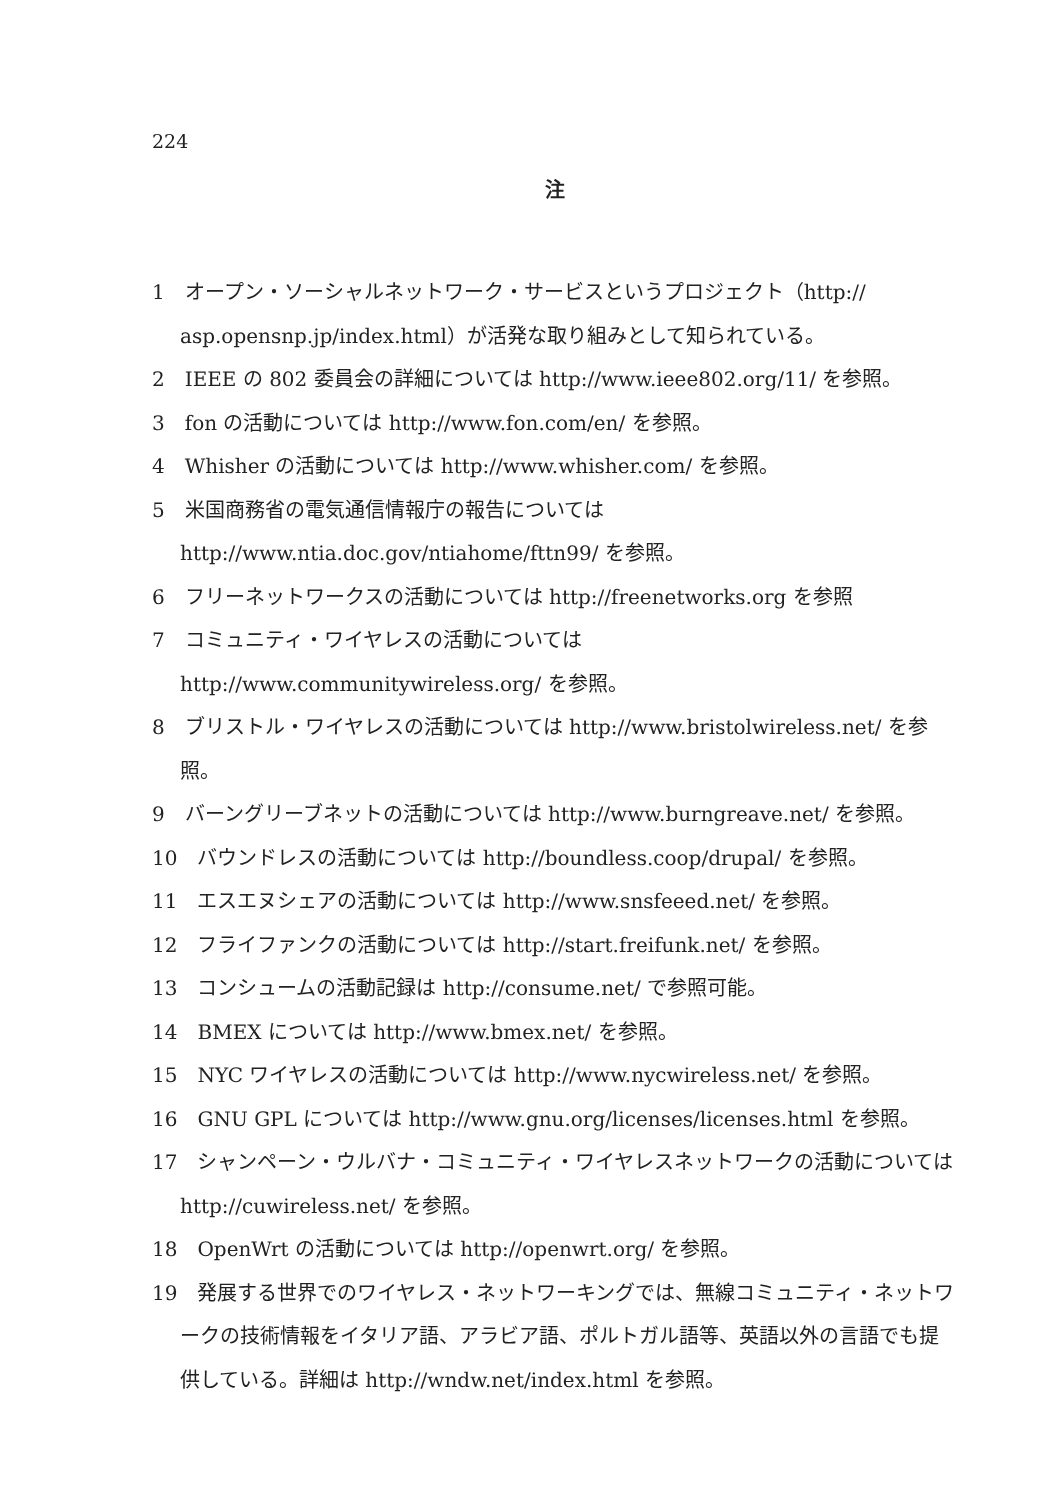224
注
1　オープン・ソーシャルネットワーク・サービスというプロジェクト（http:// asp.opensnp.jp/index.html）が活発な取り組みとして知られている。
2　IEEE の 802 委員会の詳細については http://www.ieee802.org/11/ を参照。
3　fon の活動については http://www.fon.com/en/ を参照。
4　Whisher の活動については http://www.whisher.com/ を参照。
5　米国商務省の電気通信情報庁の報告については
http://www.ntia.doc.gov/ntiahome/fttn99/ を参照。
6　フリーネットワークスの活動については http://freenetworks.org を参照
7　コミュニティ・ワイヤレスの活動については
http://www.communitywireless.org/ を参照。
8　ブリストル・ワイヤレスの活動については http://www.bristolwireless.net/ を参照。
9　バーングリーブネットの活動については http://www.burngreave.net/ を参照。
10　バウンドレスの活動については http://boundless.coop/drupal/ を参照。
11　エスエヌシェアの活動については http://www.snsfeeed.net/ を参照。
12　フライファンクの活動については http://start.freifunk.net/ を参照。
13　コンシュームの活動記録は http://consume.net/ で参照可能。
14　BMEX については http://www.bmex.net/ を参照。
15　NYC ワイヤレスの活動については http://www.nycwireless.net/ を参照。
16　GNU GPL については http://www.gnu.org/licenses/licenses.html を参照。
17　シャンペーン・ウルバナ・コミュニティ・ワイヤレスネットワークの活動については http://cuwireless.net/ を参照。
18　OpenWrt の活動については http://openwrt.org/ を参照。
19　発展する世界でのワイヤレス・ネットワーキングでは、無線コミュニティ・ネットワークの技術情報をイタリア語、アラビア語、ポルトガル語等、英語以外の言語でも提供している。詳細は http://wndw.net/index.html を参照。